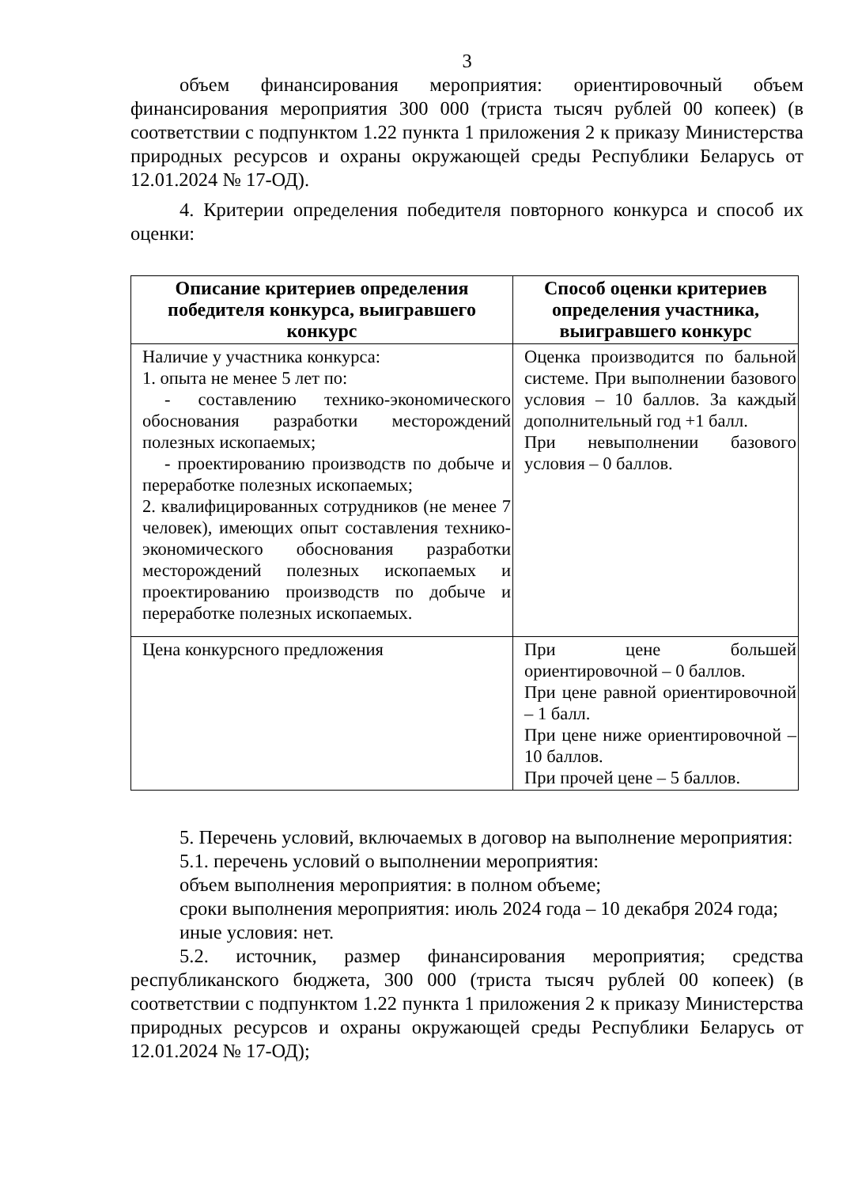3
объем финансирования мероприятия: ориентировочный объем финансирования мероприятия 300 000 (триста тысяч рублей 00 копеек) (в соответствии с подпунктом 1.22 пункта 1 приложения 2 к приказу Министерства природных ресурсов и охраны окружающей среды Республики Беларусь от 12.01.2024 № 17-ОД).
4. Критерии определения победителя повторного конкурса и способ их оценки:
| Описание критериев определения победителя конкурса, выигравшего конкурс | Способ оценки критериев определения участника, выигравшего конкурс |
| --- | --- |
| Наличие у участника конкурса: 1. опыта не менее 5 лет по: - составлению технико-экономического обоснования разработки месторождений полезных ископаемых; - проектированию производств по добыче и переработке полезных ископаемых; 2. квалифицированных сотрудников (не менее 7 человек), имеющих опыт составления технико-экономического обоснования разработки месторождений полезных ископаемых и проектированию производств по добыче и переработке полезных ископаемых. | Оценка производится по бальной системе. При выполнении базового условия – 10 баллов. За каждый дополнительный год +1 балл. При невыполнении базового условия – 0 баллов. |
| Цена конкурсного предложения | При цене большей ориентировочной – 0 баллов. При цене равной ориентировочной – 1 балл. При цене ниже ориентировочной – 10 баллов. При прочей цене – 5 баллов. |
5. Перечень условий, включаемых в договор на выполнение мероприятия:
5.1. перечень условий о выполнении мероприятия:
объем выполнения мероприятия: в полном объеме;
сроки выполнения мероприятия: июль 2024 года – 10 декабря 2024 года;
иные условия: нет.
5.2. источник, размер финансирования мероприятия; средства республиканского бюджета, 300 000 (триста тысяч рублей 00 копеек) (в соответствии с подпунктом 1.22 пункта 1 приложения 2 к приказу Министерства природных ресурсов и охраны окружающей среды Республики Беларусь от 12.01.2024 № 17-ОД);